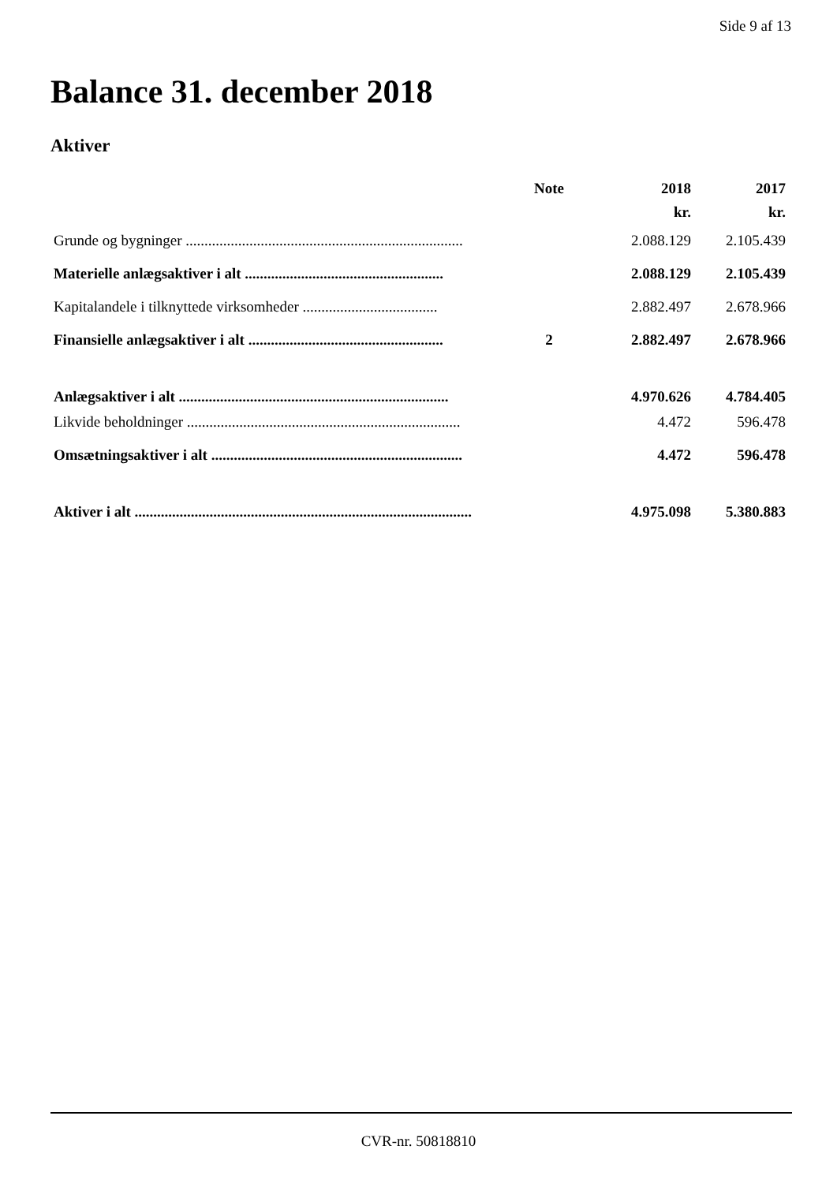Side 9 af 13
Balance 31. december 2018
Aktiver
| | Note | 2018 | 2017 |
| --- | --- | --- | --- |
| | | kr. | kr. |
| Grunde og bygninger .......................................................................... | | 2.088.129 | 2.105.439 |
| Materielle anlægsaktiver i alt ..................................................... | | 2.088.129 | 2.105.439 |
| Kapitalandele i tilknyttede virksomheder .................................... | | 2.882.497 | 2.678.966 |
| Finansielle anlægsaktiver i alt .................................................... | 2 | 2.882.497 | 2.678.966 |
| Anlægsaktiver i alt ........................................................................ | | 4.970.626 | 4.784.405 |
| Likvide beholdninger ......................................................................... | | 4.472 | 596.478 |
| Omsætningsaktiver i alt ................................................................... | | 4.472 | 596.478 |
| Aktiver i alt .......................................................................................... | | 4.975.098 | 5.380.883 |
CVR-nr. 50818810